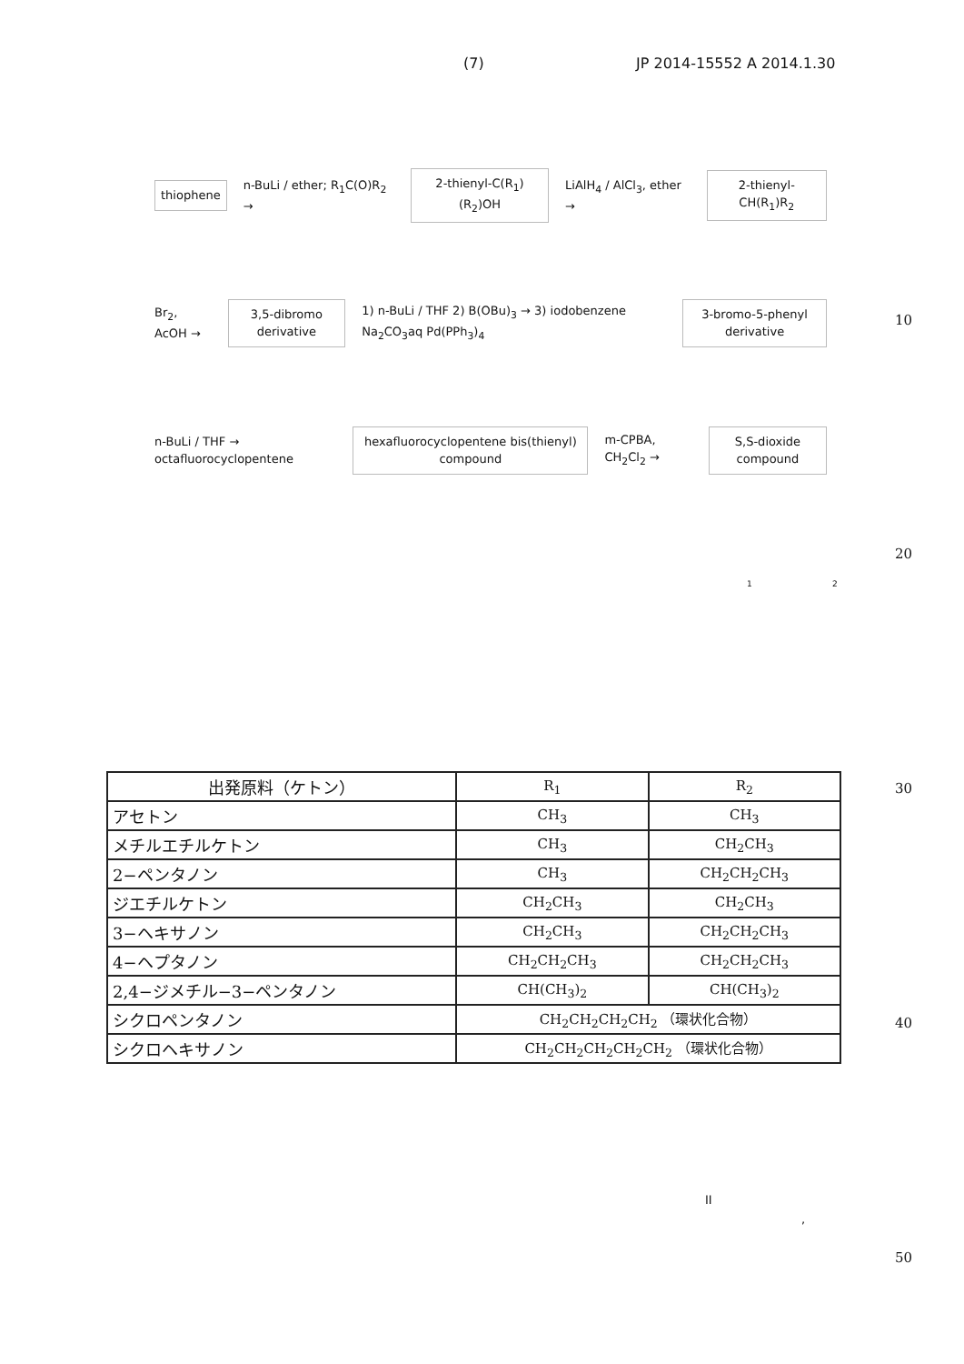(7) JP 2014-15552 A 2014.1.30
thiophene
n-BuLi / ether; R<sub>1</sub>C(O)R<sub>2</sub> →
2-thienyl-C(R<sub>1</sub>)(R<sub>2</sub>)OH
LiAlH<sub>4</sub> / AlCl<sub>3</sub>, ether →
2-thienyl-CH(R<sub>1</sub>)R<sub>2</sub>
Br<sub>2</sub>, AcOH →
3,5-dibromo derivative
1) n-BuLi / THF 2) B(OBu)<sub>3</sub> → 3) iodobenzene Na<sub>2</sub>CO<sub>3</sub>aq Pd(PPh<sub>3</sub>)<sub>4</sub>
3-bromo-5-phenyl derivative
n-BuLi / THF → octafluorocyclopentene
hexafluorocyclopentene bis(thienyl) compound
m-CPBA, CH<sub>2</sub>Cl<sub>2</sub> →
S,S-dioxide compound
10
20
1 2
| 出発原料（ケトン） | R<sub>1</sub> | R<sub>2</sub> |
| --- | --- | --- |
| アセトン | CH<sub>3</sub> | CH<sub>3</sub> |
| メチルエチルケトン | CH<sub>3</sub> | CH<sub>2</sub>CH<sub>3</sub> |
| 2−ペンタノン | CH<sub>3</sub> | CH<sub>2</sub>CH<sub>2</sub>CH<sub>3</sub> |
| ジエチルケトン | CH<sub>2</sub>CH<sub>3</sub> | CH<sub>2</sub>CH<sub>3</sub> |
| 3−ヘキサノン | CH<sub>2</sub>CH<sub>3</sub> | CH<sub>2</sub>CH<sub>2</sub>CH<sub>3</sub> |
| 4−ヘプタノン | CH<sub>2</sub>CH<sub>2</sub>CH<sub>3</sub> | CH<sub>2</sub>CH<sub>2</sub>CH<sub>3</sub> |
| 2,4−ジメチル−3−ペンタノン | CH(CH<sub>3</sub>)<sub>2</sub> | CH(CH<sub>3</sub>)<sub>2</sub> |
| シクロペンタノン | CH<sub>2</sub>CH<sub>2</sub>CH<sub>2</sub>CH<sub>2</sub> （環状化合物） | |
| シクロヘキサノン | CH<sub>2</sub>CH<sub>2</sub>CH<sub>2</sub>CH<sub>2</sub>CH<sub>2</sub> （環状化合物） | |
30
40
II
,
50